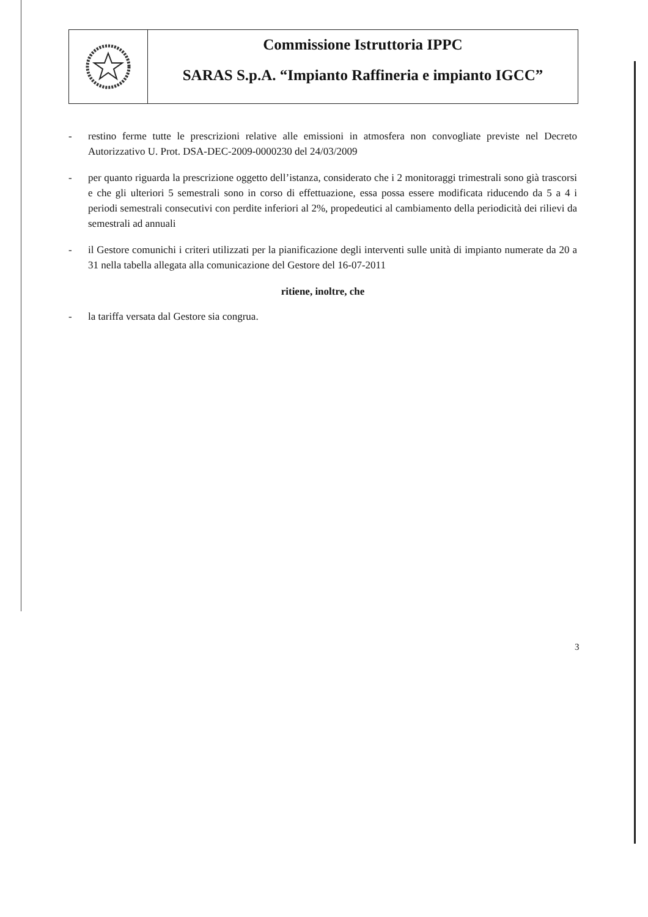Commissione Istruttoria IPPC
SARAS S.p.A. “Impianto Raffineria e impianto IGCC”
- restino ferme tutte le prescrizioni relative alle emissioni in atmosfera non convogliate previste nel Decreto Autorizzativo U. Prot. DSA-DEC-2009-0000230 del 24/03/2009
- per quanto riguarda la prescrizione oggetto dell’istanza, considerato che i 2 monitoraggi trimestrali sono già trascorsi e che gli ulteriori 5 semestrali sono in corso di effettuazione, essa possa essere modificata riducendo da 5 a 4 i periodi semestrali consecutivi con perdite inferiori al 2%, propedeutici al cambiamento della periodicità dei rilievi da semestrali ad annuali
- il Gestore comunichi i criteri utilizzati per la pianificazione degli interventi sulle unità di impianto numerate da 20 a 31 nella tabella allegata alla comunicazione del Gestore del 16-07-2011
ritiene, inoltre, che
- la tariffa versata dal Gestore sia congrua.
3